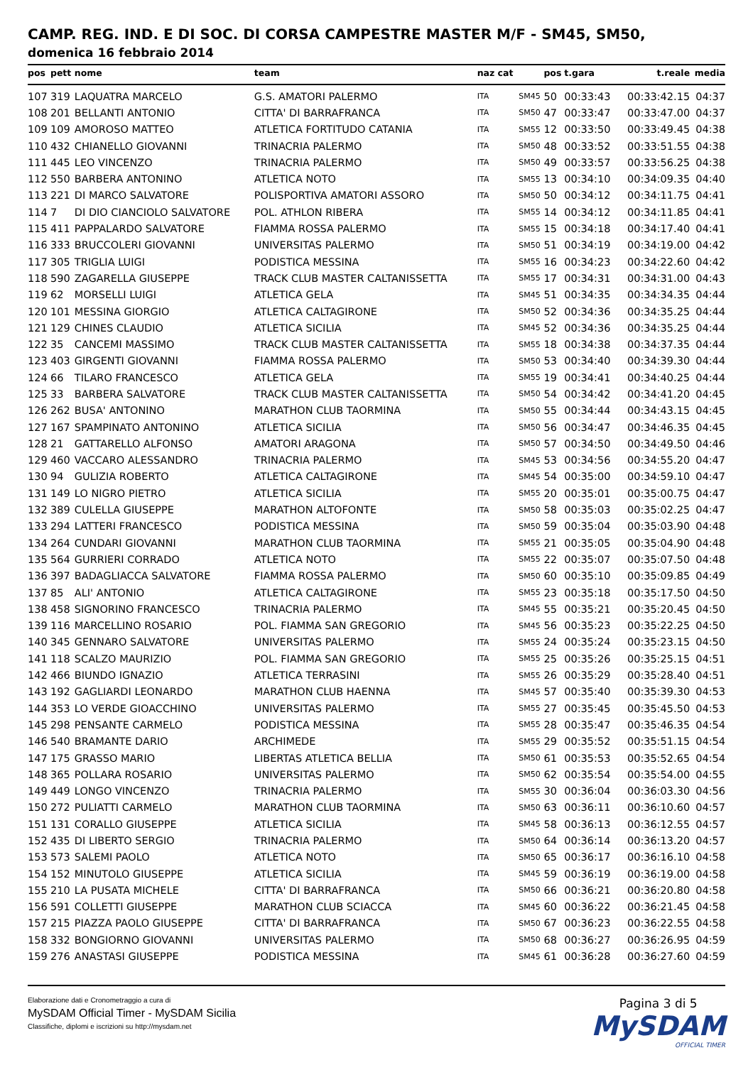CAMP. REG. IND. E DI SOC. DI CORSA CAMPESTRE MASTER M/F - SM45, SM50,
domenica 16 febbraio 2014
| pos | pett | nome | team | naz cat | | pos | t.gara | t.reale | media |
| --- | --- | --- | --- | --- | --- | --- | --- | --- | --- |
| 107 | 319 | LAQUATRA MARCELO | G.S. AMATORI PALERMO | ITA | SM45 | 50 | 00:33:43 | 00:33:42.15 | 04:37 |
| 108 | 201 | BELLANTI ANTONIO | CITTA' DI BARRAFRANCA | ITA | SM50 | 47 | 00:33:47 | 00:33:47.00 | 04:37 |
| 109 | 109 | AMOROSO MATTEO | ATLETICA FORTITUDO CATANIA | ITA | SM55 | 12 | 00:33:50 | 00:33:49.45 | 04:38 |
| 110 | 432 | CHIANELLO GIOVANNI | TRINACRIA PALERMO | ITA | SM50 | 48 | 00:33:52 | 00:33:51.55 | 04:38 |
| 111 | 445 | LEO VINCENZO | TRINACRIA PALERMO | ITA | SM50 | 49 | 00:33:57 | 00:33:56.25 | 04:38 |
| 112 | 550 | BARBERA ANTONINO | ATLETICA NOTO | ITA | SM55 | 13 | 00:34:10 | 00:34:09.35 | 04:40 |
| 113 | 221 | DI MARCO SALVATORE | POLISPORTIVA AMATORI ASSORO | ITA | SM50 | 50 | 00:34:12 | 00:34:11.75 | 04:41 |
| 114 | 7 | DI DIO CIANCIOLO SALVATORE | POL. ATHLON RIBERA | ITA | SM55 | 14 | 00:34:12 | 00:34:11.85 | 04:41 |
| 115 | 411 | PAPPALARDO SALVATORE | FIAMMA ROSSA PALERMO | ITA | SM55 | 15 | 00:34:18 | 00:34:17.40 | 04:41 |
| 116 | 333 | BRUCCOLERI GIOVANNI | UNIVERSITAS PALERMO | ITA | SM50 | 51 | 00:34:19 | 00:34:19.00 | 04:42 |
| 117 | 305 | TRIGLIA LUIGI | PODISTICA MESSINA | ITA | SM55 | 16 | 00:34:23 | 00:34:22.60 | 04:42 |
| 118 | 590 | ZAGARELLA GIUSEPPE | TRACK CLUB MASTER CALTANISSETTA | ITA | SM55 | 17 | 00:34:31 | 00:34:31.00 | 04:43 |
| 119 | 62 | MORSELLI LUIGI | ATLETICA GELA | ITA | SM45 | 51 | 00:34:35 | 00:34:34.35 | 04:44 |
| 120 | 101 | MESSINA GIORGIO | ATLETICA CALTAGIRONE | ITA | SM50 | 52 | 00:34:36 | 00:34:35.25 | 04:44 |
| 121 | 129 | CHINES CLAUDIO | ATLETICA SICILIA | ITA | SM45 | 52 | 00:34:36 | 00:34:35.25 | 04:44 |
| 122 | 35 | CANCEMI MASSIMO | TRACK CLUB MASTER CALTANISSETTA | ITA | SM55 | 18 | 00:34:38 | 00:34:37.35 | 04:44 |
| 123 | 403 | GIRGENTI GIOVANNI | FIAMMA ROSSA PALERMO | ITA | SM50 | 53 | 00:34:40 | 00:34:39.30 | 04:44 |
| 124 | 66 | TILARO FRANCESCO | ATLETICA GELA | ITA | SM55 | 19 | 00:34:41 | 00:34:40.25 | 04:44 |
| 125 | 33 | BARBERA SALVATORE | TRACK CLUB MASTER CALTANISSETTA | ITA | SM50 | 54 | 00:34:42 | 00:34:41.20 | 04:45 |
| 126 | 262 | BUSA' ANTONINO | MARATHON CLUB TAORMINA | ITA | SM50 | 55 | 00:34:44 | 00:34:43.15 | 04:45 |
| 127 | 167 | SPAMPINATO ANTONINO | ATLETICA SICILIA | ITA | SM50 | 56 | 00:34:47 | 00:34:46.35 | 04:45 |
| 128 | 21 | GATTARELLO ALFONSO | AMATORI ARAGONA | ITA | SM50 | 57 | 00:34:50 | 00:34:49.50 | 04:46 |
| 129 | 460 | VACCARO ALESSANDRO | TRINACRIA PALERMO | ITA | SM45 | 53 | 00:34:56 | 00:34:55.20 | 04:47 |
| 130 | 94 | GULIZIA ROBERTO | ATLETICA CALTAGIRONE | ITA | SM45 | 54 | 00:35:00 | 00:34:59.10 | 04:47 |
| 131 | 149 | LO NIGRO PIETRO | ATLETICA SICILIA | ITA | SM55 | 20 | 00:35:01 | 00:35:00.75 | 04:47 |
| 132 | 389 | CULELLA GIUSEPPE | MARATHON ALTOFONTE | ITA | SM50 | 58 | 00:35:03 | 00:35:02.25 | 04:47 |
| 133 | 294 | LATTERI FRANCESCO | PODISTICA MESSINA | ITA | SM50 | 59 | 00:35:04 | 00:35:03.90 | 04:48 |
| 134 | 264 | CUNDARI GIOVANNI | MARATHON CLUB TAORMINA | ITA | SM55 | 21 | 00:35:05 | 00:35:04.90 | 04:48 |
| 135 | 564 | GURRIERI CORRADO | ATLETICA NOTO | ITA | SM55 | 22 | 00:35:07 | 00:35:07.50 | 04:48 |
| 136 | 397 | BADAGLIACCA SALVATORE | FIAMMA ROSSA PALERMO | ITA | SM50 | 60 | 00:35:10 | 00:35:09.85 | 04:49 |
| 137 | 85 | ALI' ANTONIO | ATLETICA CALTAGIRONE | ITA | SM55 | 23 | 00:35:18 | 00:35:17.50 | 04:50 |
| 138 | 458 | SIGNORINO FRANCESCO | TRINACRIA PALERMO | ITA | SM45 | 55 | 00:35:21 | 00:35:20.45 | 04:50 |
| 139 | 116 | MARCELLINO ROSARIO | POL. FIAMMA SAN GREGORIO | ITA | SM45 | 56 | 00:35:23 | 00:35:22.25 | 04:50 |
| 140 | 345 | GENNARO SALVATORE | UNIVERSITAS PALERMO | ITA | SM55 | 24 | 00:35:24 | 00:35:23.15 | 04:50 |
| 141 | 118 | SCALZO MAURIZIO | POL. FIAMMA SAN GREGORIO | ITA | SM55 | 25 | 00:35:26 | 00:35:25.15 | 04:51 |
| 142 | 466 | BIUNDO IGNAZIO | ATLETICA TERRASINI | ITA | SM55 | 26 | 00:35:29 | 00:35:28.40 | 04:51 |
| 143 | 192 | GAGLIARDI LEONARDO | MARATHON CLUB HAENNA | ITA | SM45 | 57 | 00:35:40 | 00:35:39.30 | 04:53 |
| 144 | 353 | LO VERDE GIOACCHINO | UNIVERSITAS PALERMO | ITA | SM55 | 27 | 00:35:45 | 00:35:45.50 | 04:53 |
| 145 | 298 | PENSANTE CARMELO | PODISTICA MESSINA | ITA | SM55 | 28 | 00:35:47 | 00:35:46.35 | 04:54 |
| 146 | 540 | BRAMANTE DARIO | ARCHIMEDE | ITA | SM55 | 29 | 00:35:52 | 00:35:51.15 | 04:54 |
| 147 | 175 | GRASSO MARIO | LIBERTAS ATLETICA BELLIA | ITA | SM50 | 61 | 00:35:53 | 00:35:52.65 | 04:54 |
| 148 | 365 | POLLARA ROSARIO | UNIVERSITAS PALERMO | ITA | SM50 | 62 | 00:35:54 | 00:35:54.00 | 04:55 |
| 149 | 449 | LONGO VINCENZO | TRINACRIA PALERMO | ITA | SM55 | 30 | 00:36:04 | 00:36:03.30 | 04:56 |
| 150 | 272 | PULIATTI CARMELO | MARATHON CLUB TAORMINA | ITA | SM50 | 63 | 00:36:11 | 00:36:10.60 | 04:57 |
| 151 | 131 | CORALLO GIUSEPPE | ATLETICA SICILIA | ITA | SM45 | 58 | 00:36:13 | 00:36:12.55 | 04:57 |
| 152 | 435 | DI LIBERTO SERGIO | TRINACRIA PALERMO | ITA | SM50 | 64 | 00:36:14 | 00:36:13.20 | 04:57 |
| 153 | 573 | SALEMI PAOLO | ATLETICA NOTO | ITA | SM50 | 65 | 00:36:17 | 00:36:16.10 | 04:58 |
| 154 | 152 | MINUTOLO GIUSEPPE | ATLETICA SICILIA | ITA | SM45 | 59 | 00:36:19 | 00:36:19.00 | 04:58 |
| 155 | 210 | LA PUSATA MICHELE | CITTA' DI BARRAFRANCA | ITA | SM50 | 66 | 00:36:21 | 00:36:20.80 | 04:58 |
| 156 | 591 | COLLETTI GIUSEPPE | MARATHON CLUB SCIACCA | ITA | SM45 | 60 | 00:36:22 | 00:36:21.45 | 04:58 |
| 157 | 215 | PIAZZA PAOLO GIUSEPPE | CITTA' DI BARRAFRANCA | ITA | SM50 | 67 | 00:36:23 | 00:36:22.55 | 04:58 |
| 158 | 332 | BONGIORNO GIOVANNI | UNIVERSITAS PALERMO | ITA | SM50 | 68 | 00:36:27 | 00:36:26.95 | 04:59 |
| 159 | 276 | ANASTASI GIUSEPPE | PODISTICA MESSINA | ITA | SM45 | 61 | 00:36:28 | 00:36:27.60 | 04:59 |
Elaborazione dati e Cronometraggio a cura di
MySDAM Official Timer - MySDAM Sicilia
Classifiche, diplomi e iscrizioni su http://mysdam.net
Pagina 3 di 5
MySDAM
OFFICIAL TIMER